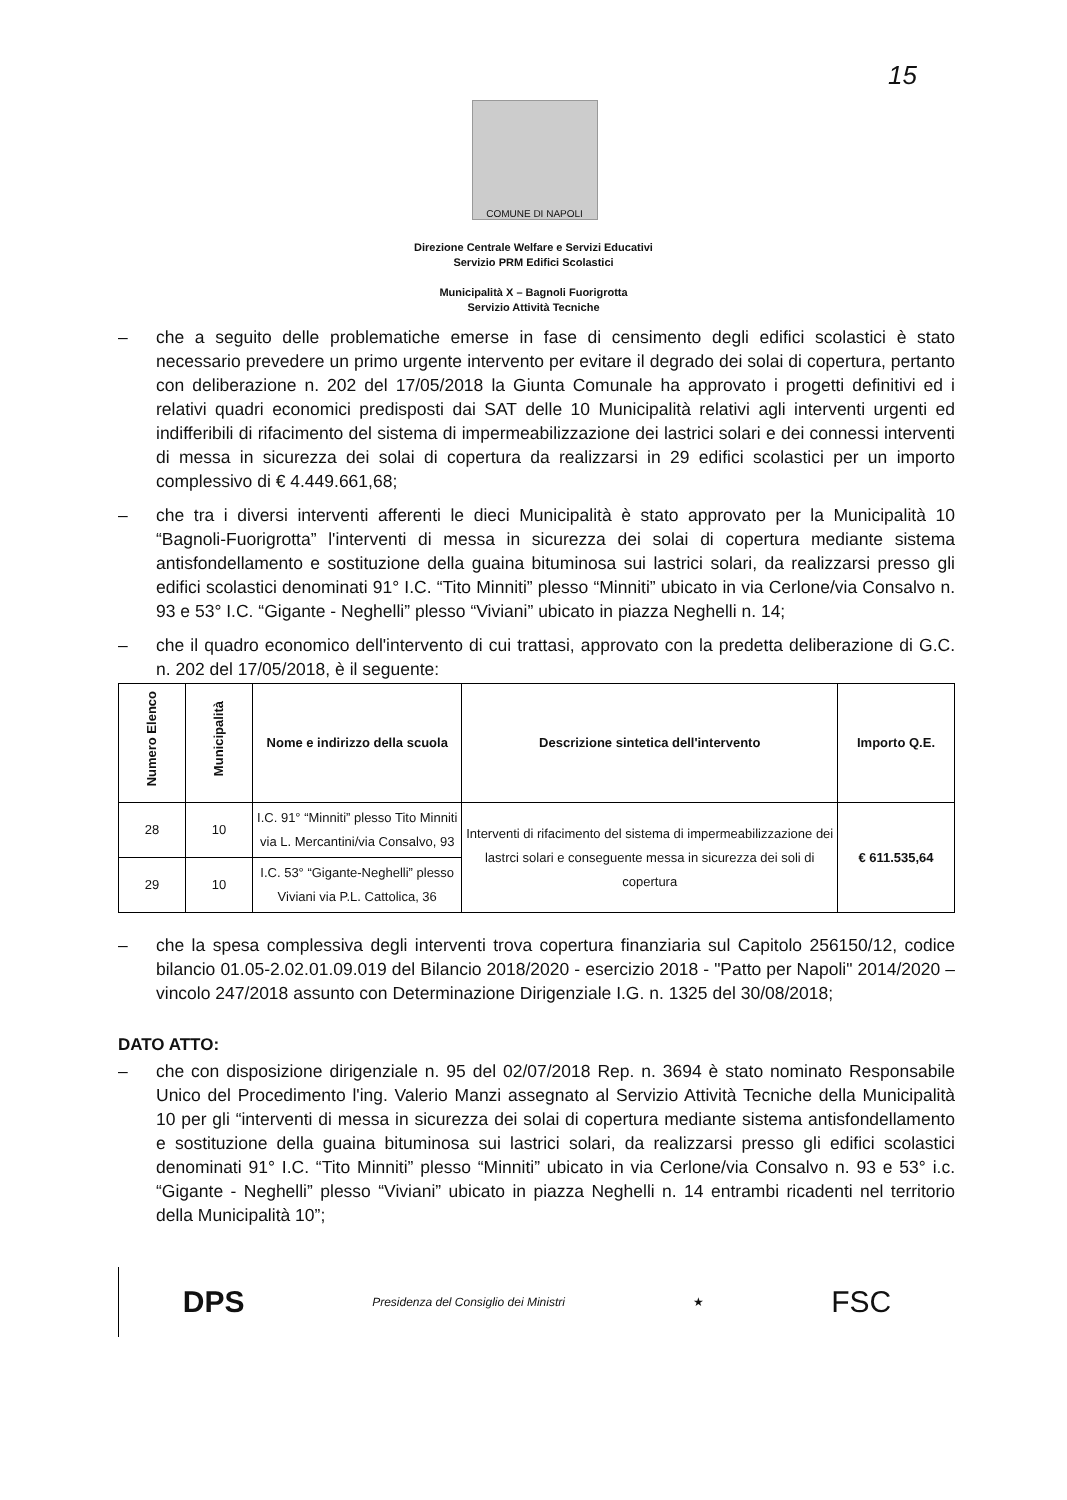15
COMUNE DI NAPOLI
Direzione Centrale Welfare e Servizi Educativi
Servizio PRM Edifici Scolastici
Municipalità X – Bagnoli Fuorigrotta
Servizio Attività Tecniche
– che a seguito delle problematiche emerse in fase di censimento degli edifici scolastici è stato necessario prevedere un primo urgente intervento per evitare il degrado dei solai di copertura, pertanto con deliberazione n. 202 del 17/05/2018 la Giunta Comunale ha approvato i progetti definitivi ed i relativi quadri economici predisposti dai SAT delle 10 Municipalità relativi agli interventi urgenti ed indifferibili di rifacimento del sistema di impermeabilizzazione dei lastrici solari e dei connessi interventi di messa in sicurezza dei solai di copertura da realizzarsi in 29 edifici scolastici per un importo complessivo di € 4.449.661,68;
– che tra i diversi interventi afferenti le dieci Municipalità è stato approvato per la Municipalità 10 “Bagnoli-Fuorigrotta” l'interventi di messa in sicurezza dei solai di copertura mediante sistema antisfondellamento e sostituzione della guaina bituminosa sui lastrici solari, da realizzarsi presso gli edifici scolastici denominati 91° I.C. “Tito Minniti” plesso “Minniti” ubicato in via Cerlone/via Consalvo n. 93 e 53° I.C. “Gigante - Neghelli” plesso “Viviani” ubicato in piazza Neghelli n. 14;
– che il quadro economico dell'intervento di cui trattasi, approvato con la predetta deliberazione di G.C. n. 202 del 17/05/2018, è il seguente:
| Numero Elenco | Municipalità | Nome e indirizzo della scuola | Descrizione sintetica dell'intervento | Importo Q.E. |
| --- | --- | --- | --- | --- |
| 28 | 10 | I.C. 91° “Minniti” plesso Tito Minniti via L. Mercantini/via Consalvo, 93 | Interventi di rifacimento del sistema di impermeabilizzazione dei lastrci solari e conseguente messa in sicurezza dei soli di copertura | € 611.535,64 |
| 29 | 10 | I.C. 53° “Gigante-Neghelli” plesso Viviani via P.L. Cattolica, 36 | | |
– che la spesa complessiva degli interventi trova copertura finanziaria sul Capitolo 256150/12, codice bilancio 01.05-2.02.01.09.019 del Bilancio 2018/2020 - esercizio 2018 - "Patto per Napoli" 2014/2020 – vincolo 247/2018 assunto con Determinazione Dirigenziale I.G. n. 1325 del 30/08/2018;
DATO ATTO:
– che con disposizione dirigenziale n. 95 del 02/07/2018 Rep. n. 3694 è stato nominato Responsabile Unico del Procedimento l'ing. Valerio Manzi assegnato al Servizio Attività Tecniche della Municipalità 10 per gli “interventi di messa in sicurezza dei solai di copertura mediante sistema antisfondellamento e sostituzione della guaina bituminosa sui lastrici solari, da realizzarsi presso gli edifici scolastici denominati 91° I.C. “Tito Minniti” plesso “Minniti” ubicato in via Cerlone/via Consalvo n. 93 e 53° i.c. “Gigante - Neghelli” plesso “Viviani” ubicato in piazza Neghelli n. 14 entrambi ricadenti nel territorio della Municipalità 10”;
DPS Presidenza del Consiglio dei Ministri ★ FSC